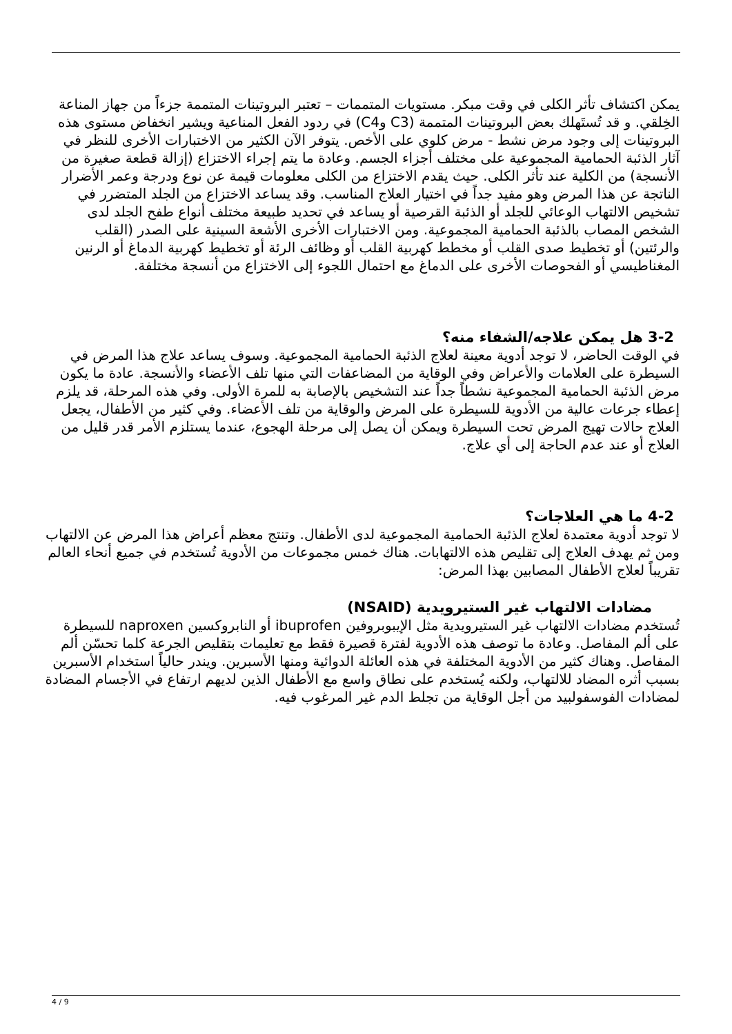يمكن اكتشاف تأثر الكلى في وقت مبكر. مستويات المتممات – تعتبر البروتينات المتممة جزءاً من جهاز المناعة الخِلقي. و قد تُستَهلك بعض البروتينات المتممة (C3 وC4) في ردود الفعل المناعية ويشير انخفاض مستوى هذه البروتينات إلى وجود مرض نشط - مرض كلوي على الأخص. يتوفر الآن الكثير من الاختبارات الأخرى للنظر في آثار الذئبة الحمامية المجموعية على مختلف أجزاء الجسم. وعادة ما يتم إجراء الاختزاع (إزالة قطعة صغيرة من الأنسجة) من الكلية عند تأثر الكلى. حيث يقدم الاختزاع من الكلى معلومات قيمة عن نوع ودرجة وعمر الأضرار الناتجة عن هذا المرض وهو مفيد جداً في اختيار العلاج المناسب. وقد يساعد الاختزاع من الجلد المتضرر في تشخيص الالتهاب الوعائي للجلد أو الذئبة القرصية أو يساعد في تحديد طبيعة مختلف أنواع طفح الجلد لدى الشخص المصاب بالذئبة الحمامية المجموعية. ومن الاختبارات الأخرى الأشعة السينية على الصدر (القلب والرئتين) أو تخطيط صدى القلب أو مخطط كهربية القلب أو وظائف الرئة أو تخطيط كهربية الدماغ أو الرنين المغناطيسي أو الفحوصات الأخرى على الدماغ مع احتمال اللجوء إلى الاختزاع من أنسجة مختلفة.
3-2 هل يمكن علاجه/الشفاء منه؟
في الوقت الحاضر، لا توجد أدوية معينة لعلاج الذئبة الحمامية المجموعية. وسوف يساعد علاج هذا المرض في السيطرة على العلامات والأعراض وفي الوقاية من المضاعفات التي منها تلف الأعضاء والأنسجة. عادة ما يكون مرض الذئبة الحمامية المجموعية نشطاً جداً عند التشخيص بالإصابة به للمرة الأولى. وفي هذه المرحلة، قد يلزم إعطاء جرعات عالية من الأدوية للسيطرة على المرض والوقاية من تلف الأعضاء. وفي كثير من الأطفال، يجعل العلاج حالات تهيج المرض تحت السيطرة ويمكن أن يصل إلى مرحلة الهجوع، عندما يستلزم الأمر قدر قليل من العلاج أو عند عدم الحاجة إلى أي علاج.
4-2 ما هي العلاجات؟
لا توجد أدوية معتمدة لعلاج الذئبة الحمامية المجموعية لدى الأطفال. وتنتج معظم أعراض هذا المرض عن الالتهاب ومن ثم يهدف العلاج إلى تقليص هذه الالتهابات. هناك خمس مجموعات من الأدوية تُستخدم في جميع أنحاء العالم تقريباً لعلاج الأطفال المصابين بهذا المرض:
مضادات الالتهاب غير الستيرويدية (NSAID)
تُستخدم مضادات الالتهاب غير الستيرويدية مثل الإيبوبروفين ibuprofen أو النابروكسين naproxen للسيطرة على ألم المفاصل. وعادة ما توصف هذه الأدوية لفترة قصيرة فقط مع تعليمات بتقليص الجرعة كلما تحسّن ألم المفاصل. وهناك كثير من الأدوية المختلفة في هذه العائلة الدوائية ومنها الأسبرين. ويندر حالياً استخدام الأسبرين بسبب أثره المضاد للالتهاب، ولكنه يُستخدم على نطاق واسع مع الأطفال الذين لديهم ارتفاع في الأجسام المضادة لمضادات الفوسفولبيد من أجل الوقاية من تجلط الدم غير المرغوب فيه.
4 / 9